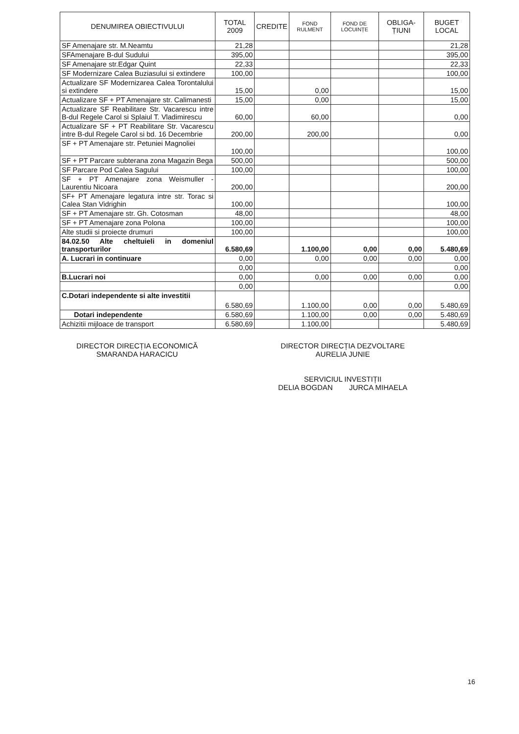| DENUMIREA OBIECTIVULUI | TOTAL 2009 | CREDITE | FOND RULMENT | FOND DE LOCUINȚE | OBLIGA-ȚIUNI | BUGET LOCAL |
| --- | --- | --- | --- | --- | --- | --- |
| SF Amenajare str. M.Neamtu | 21,28 | | | | | 21,28 |
| SFAmenajare B-dul Sudului | 395,00 | | | | | 395,00 |
| SF Amenajare str.Edgar Quint | 22,33 | | | | | 22,33 |
| SF Modernizare Calea Buziasului si extindere | 100,00 | | | | | 100,00 |
| Actualizare SF Modernizarea Calea Torontalului si extindere | 15,00 | | 0,00 | | | 15,00 |
| Actualizare SF + PT Amenajare str. Calimanesti | 15,00 | | 0,00 | | | 15,00 |
| Actualizare SF Reabilitare Str. Vacarescu intre B-dul Regele Carol si Splaiul T. Vladimirescu | 60,00 | | 60,00 | | | 0,00 |
| Actualizare SF + PT Reabilitare Str. Vacarescu intre B-dul Regele Carol si bd. 16 Decembrie | 200,00 | | 200,00 | | | 0,00 |
| SF + PT Amenajare str. Petuniei Magnoliei | 100,00 | | | | | 100,00 |
| SF + PT Parcare subterana zona Magazin Bega | 500,00 | | | | | 500,00 |
| SF Parcare Pod Calea Sagului | 100,00 | | | | | 100,00 |
| SF + PT Amenajare zona Weismuller - Laurentiu Nicoara | 200,00 | | | | | 200,00 |
| SF+ PT Amenajare legatura intre str. Torac si Calea Stan Vidrighin | 100,00 | | | | | 100,00 |
| SF + PT Amenajare str. Gh. Cotosman | 48,00 | | | | | 48,00 |
| SF + PT Amenajare zona Polona | 100,00 | | | | | 100,00 |
| Alte studii si proiecte drumuri | 100,00 | | | | | 100,00 |
| 84.02.50 Alte cheltuieli in domeniul transporturilor | 6.580,69 | | 1.100,00 | 0,00 | 0,00 | 5.480,69 |
| A. Lucrari in continuare | 0,00 | | 0,00 | 0,00 | 0,00 | 0,00 |
| | 0,00 | | | | | 0,00 |
| B.Lucrari noi | 0,00 | | 0,00 | 0,00 | 0,00 | 0,00 |
| | 0,00 | | | | | 0,00 |
| C.Dotari independente si alte investitii | 6.580,69 | | 1.100,00 | 0,00 | 0,00 | 5.480,69 |
| Dotari independente | 6.580,69 | | 1.100,00 | 0,00 | 0,00 | 5.480,69 |
| Achizitii mijloace de transport | 6.580,69 | | 1.100,00 | | | 5.480,69 |
DIRECTOR DIRECȚIA ECONOMICĂ
SMARANDA HARACICU
DIRECTOR DIRECȚIA DEZVOLTARE
AURELIA JUNIE
SERVICIUL INVESTIȚII
DELIA BOGDAN JURCA MIHAELA
16